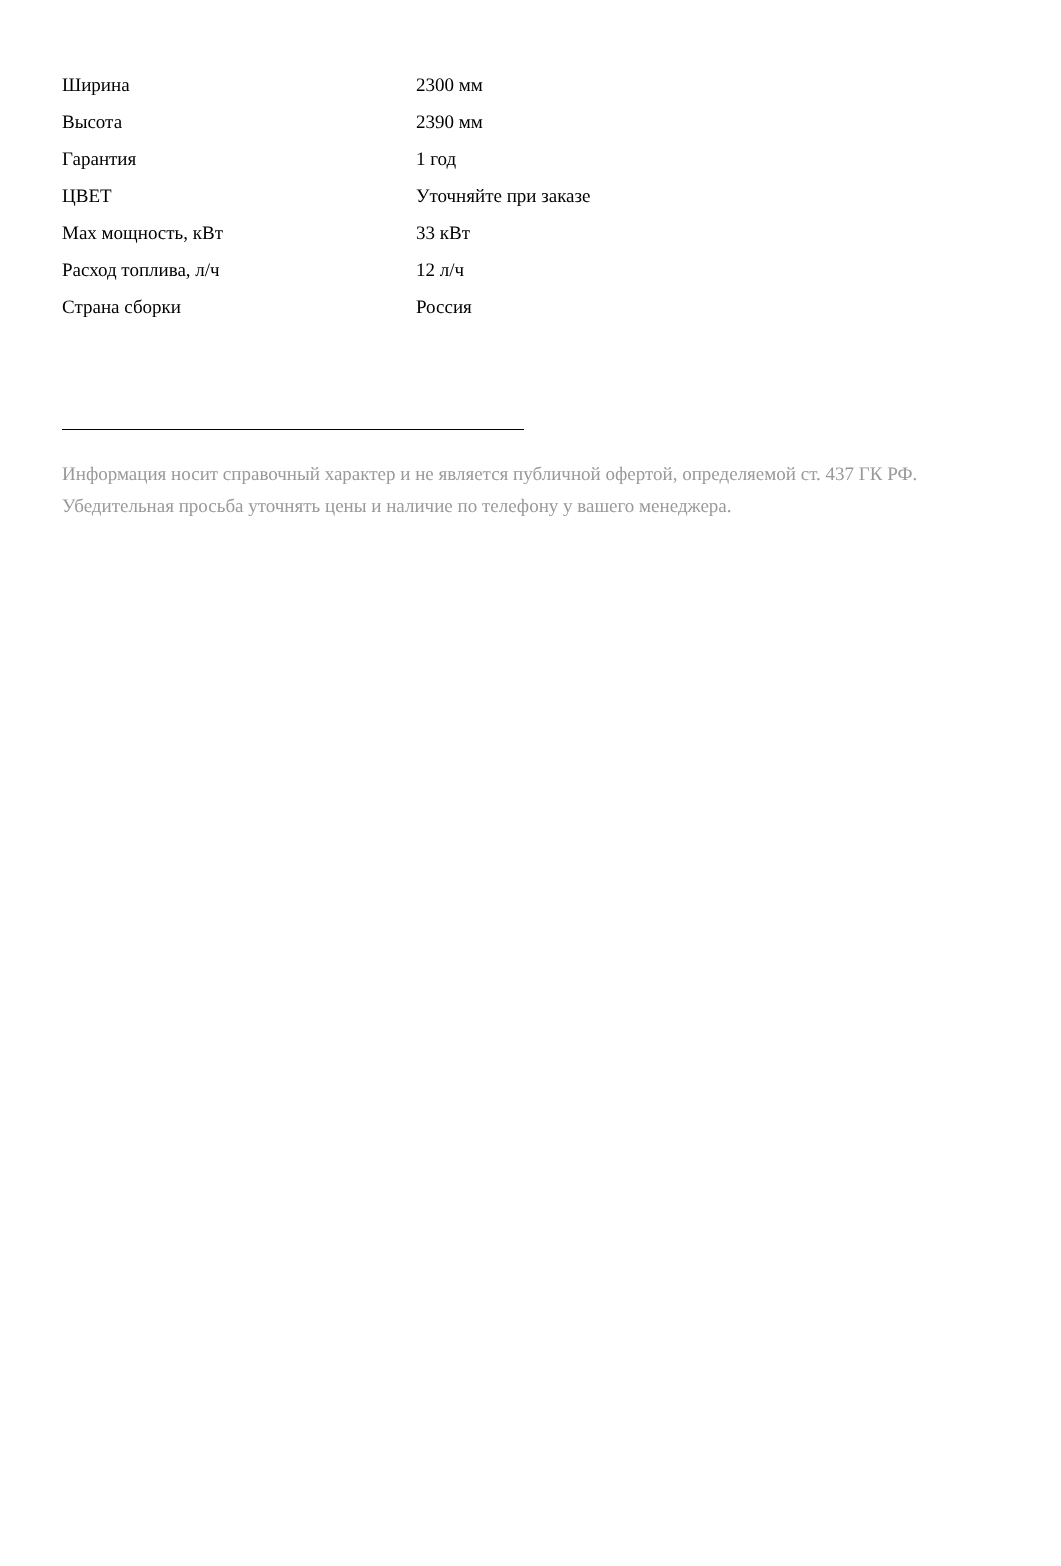| Ширина | 2300 мм |
| Высота | 2390 мм |
| Гарантия | 1 год |
| ЦВЕТ | Уточняйте при заказе |
| Max мощность, кВт | 33 кВт |
| Расход топлива, л/ч | 12 л/ч |
| Страна сборки | Россия |
Информация носит справочный характер и не является публичной офертой, определяемой ст. 437 ГК РФ. Убедительная просьба уточнять цены и наличие по телефону у вашего менеджера.